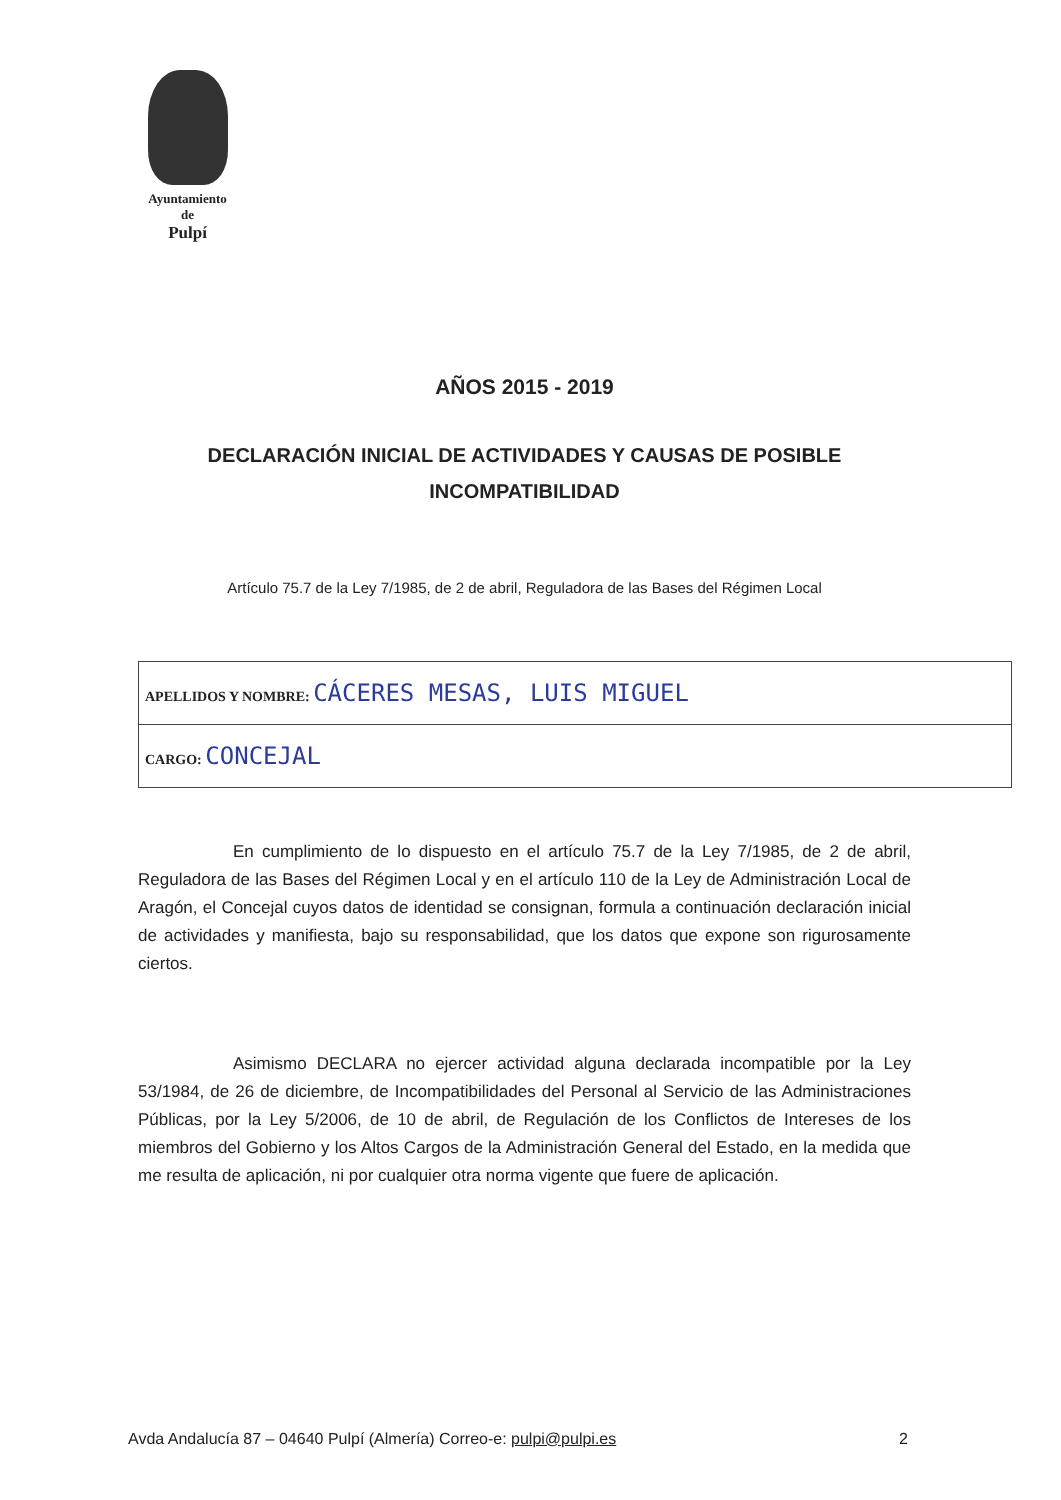Ayuntamiento
de
Pulpí
AÑOS 2015 - 2019
DECLARACIÓN INICIAL DE ACTIVIDADES Y CAUSAS DE POSIBLE INCOMPATIBILIDAD
Artículo 75.7 de la Ley 7/1985, de 2 de abril, Reguladora de las Bases del Régimen Local
| APELLIDOS Y NOMBRE: CÁCERES MESAS, LUIS MIGUEL |
| CARGO: CONCEJAL |
En cumplimiento de lo dispuesto en el artículo 75.7 de la Ley 7/1985, de 2 de abril, Reguladora de las Bases del Régimen Local y en el artículo 110 de la Ley de Administración Local de Aragón, el Concejal cuyos datos de identidad se consignan, formula a continuación declaración inicial de actividades y manifiesta, bajo su responsabilidad, que los datos que expone son rigurosamente ciertos.
Asimismo DECLARA no ejercer actividad alguna declarada incompatible por la Ley 53/1984, de 26 de diciembre, de Incompatibilidades del Personal al Servicio de las Administraciones Públicas, por la Ley 5/2006, de 10 de abril, de Regulación de los Conflictos de Intereses de los miembros del Gobierno y los Altos Cargos de la Administración General del Estado, en la medida que me resulta de aplicación, ni por cualquier otra norma vigente que fuere de aplicación.
Avda Andalucía 87 – 04640 Pulpí (Almería) Correo-e: pulpi@pulpi.es 2